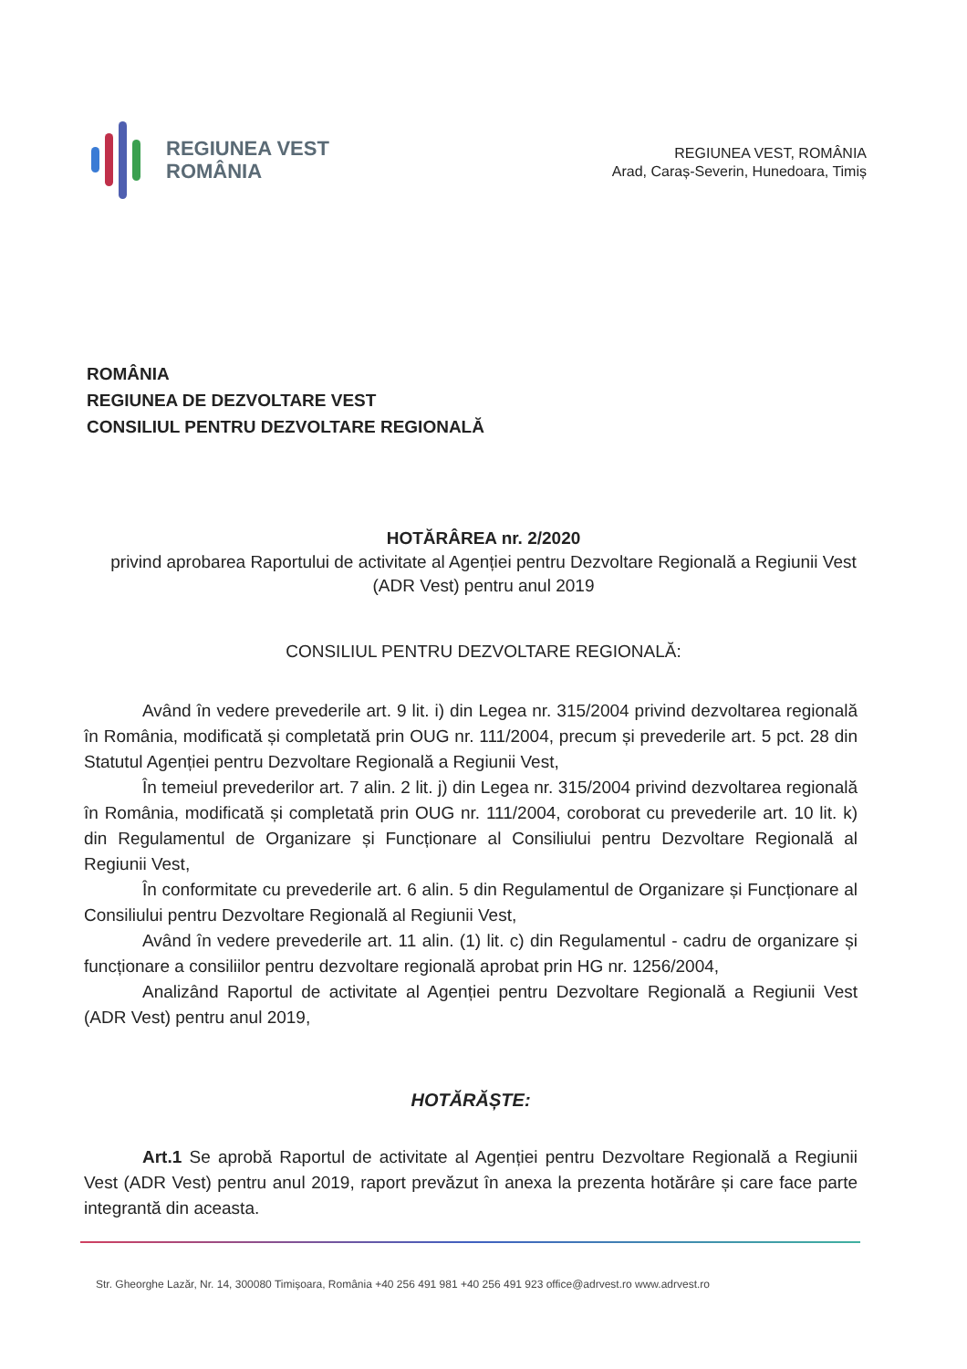REGIUNEA VEST
ROMÂNIA
REGIUNEA VEST, ROMÂNIA
Arad, Caraș-Severin, Hunedoara, Timiș
ROMÂNIA
REGIUNEA DE DEZVOLTARE VEST
CONSILIUL PENTRU DEZVOLTARE REGIONALĂ
HOTĂRÂREA nr. 2/2020
privind aprobarea Raportului de activitate al Agenției pentru Dezvoltare Regională a Regiunii Vest (ADR Vest) pentru anul 2019
CONSILIUL PENTRU DEZVOLTARE REGIONALĂ:
Având în vedere prevederile art. 9 lit. i) din Legea nr. 315/2004 privind dezvoltarea regională în România, modificată și completată prin OUG nr. 111/2004, precum și prevederile art. 5 pct. 28 din Statutul Agenției pentru Dezvoltare Regională a Regiunii Vest,
În temeiul prevederilor art. 7 alin. 2 lit. j) din Legea nr. 315/2004 privind dezvoltarea regională în România, modificată și completată prin OUG nr. 111/2004, coroborat cu prevederile art. 10 lit. k) din Regulamentul de Organizare și Funcționare al Consiliului pentru Dezvoltare Regională al Regiunii Vest,
În conformitate cu prevederile art. 6 alin. 5 din Regulamentul de Organizare și Funcționare al Consiliului pentru Dezvoltare Regională al Regiunii Vest,
Având în vedere prevederile art. 11 alin. (1) lit. c) din Regulamentul - cadru de organizare și funcționare a consiliilor pentru dezvoltare regională aprobat prin HG nr. 1256/2004,
Analizând Raportul de activitate al Agenției pentru Dezvoltare Regională a Regiunii Vest (ADR Vest) pentru anul 2019,
HOTĂRĂȘTE:
Art.1 Se aprobă Raportul de activitate al Agenției pentru Dezvoltare Regională a Regiunii Vest (ADR Vest) pentru anul 2019, raport prevăzut în anexa la prezenta hotărâre și care face parte integrantă din aceasta.
Str. Gheorghe Lazăr, Nr. 14, 300080 Timișoara, România +40 256 491 981 +40 256 491 923 office@adrvest.ro www.adrvest.ro